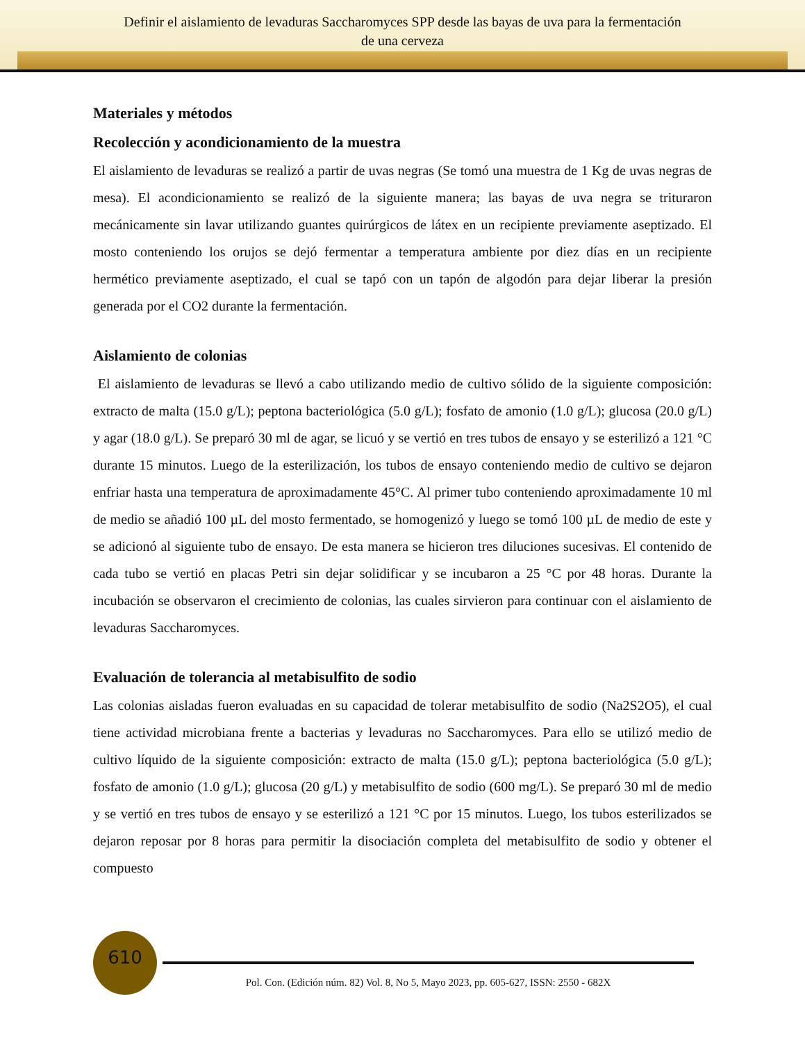Definir el aislamiento de levaduras Saccharomyces SPP desde las bayas de uva para la fermentación
de una cerveza
Materiales y métodos
Recolección y acondicionamiento de la muestra
El aislamiento de levaduras se realizó a partir de uvas negras (Se tomó una muestra de 1 Kg de uvas negras de mesa). El acondicionamiento se realizó de la siguiente manera; las bayas de uva negra se trituraron mecánicamente sin lavar utilizando guantes quirúrgicos de látex en un recipiente previamente aseptizado. El mosto conteniendo los orujos se dejó fermentar a temperatura ambiente por diez días en un recipiente hermético previamente aseptizado, el cual se tapó con un tapón de algodón para dejar liberar la presión generada por el CO2 durante la fermentación.
Aislamiento de colonias
El aislamiento de levaduras se llevó a cabo utilizando medio de cultivo sólido de la siguiente composición: extracto de malta (15.0 g/L); peptona bacteriológica (5.0 g/L); fosfato de amonio (1.0 g/L); glucosa (20.0 g/L) y agar (18.0 g/L). Se preparó 30 ml de agar, se licuó y se vertió en tres tubos de ensayo y se esterilizó a 121 °C durante 15 minutos. Luego de la esterilización, los tubos de ensayo conteniendo medio de cultivo se dejaron enfriar hasta una temperatura de aproximadamente 45°C. Al primer tubo conteniendo aproximadamente 10 ml de medio se añadió 100 µL del mosto fermentado, se homogenizó y luego se tomó 100 µL de medio de este y se adicionó al siguiente tubo de ensayo. De esta manera se hicieron tres diluciones sucesivas. El contenido de cada tubo se vertió en placas Petri sin dejar solidificar y se incubaron a 25 °C por 48 horas. Durante la incubación se observaron el crecimiento de colonias, las cuales sirvieron para continuar con el aislamiento de levaduras Saccharomyces.
Evaluación de tolerancia al metabisulfito de sodio
Las colonias aisladas fueron evaluadas en su capacidad de tolerar metabisulfito de sodio (Na2S2O5), el cual tiene actividad microbiana frente a bacterias y levaduras no Saccharomyces. Para ello se utilizó medio de cultivo líquido de la siguiente composición: extracto de malta (15.0 g/L); peptona bacteriológica (5.0 g/L); fosfato de amonio (1.0 g/L); glucosa (20 g/L) y metabisulfito de sodio (600 mg/L). Se preparó 30 ml de medio y se vertió en tres tubos de ensayo y se esterilizó a 121 °C por 15 minutos. Luego, los tubos esterilizados se dejaron reposar por 8 horas para permitir la disociación completa del metabisulfito de sodio y obtener el compuesto
610
Pol. Con. (Edición núm. 82) Vol. 8, No 5, Mayo 2023, pp. 605-627, ISSN: 2550 - 682X